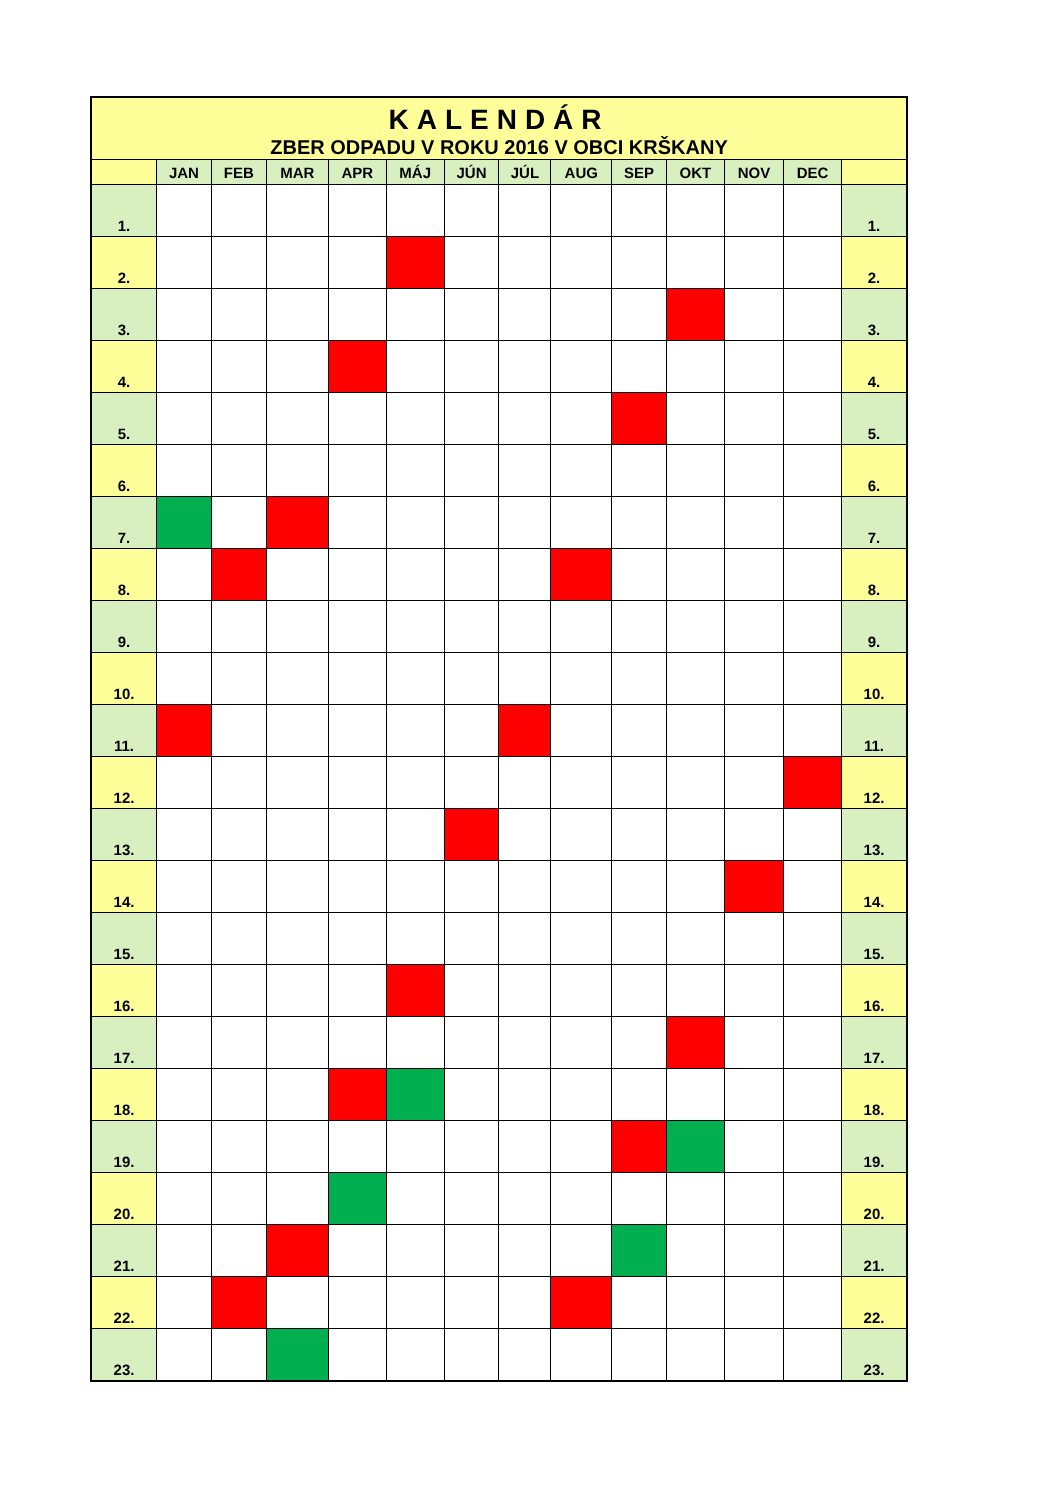| KALENDÁR | | | | | | | | | | | | | |
| ZBER ODPADU V ROKU 2016 V OBCI KRŠKANY | | | | | | | | | | | | | |
| | JAN | FEB | MAR | APR | MÁJ | JÚN | JÚL | AUG | SEP | OKT | NOV | DEC | |
| 1. | | | | | | | | | | | | | 1. |
| 2. | | | | | | | | | | | | | 2. |
| 3. | | | | | | | | | | | | | 3. |
| 4. | | | | | | | | | | | | | 4. |
| 5. | | | | | | | | | | | | | 5. |
| 6. | | | | | | | | | | | | | 6. |
| 7. | | | | | | | | | | | | | 7. |
| 8. | | | | | | | | | | | | | 8. |
| 9. | | | | | | | | | | | | | 9. |
| 10. | | | | | | | | | | | | | 10. |
| 11. | | | | | | | | | | | | | 11. |
| 12. | | | | | | | | | | | | | 12. |
| 13. | | | | | | | | | | | | | 13. |
| 14. | | | | | | | | | | | | | 14. |
| 15. | | | | | | | | | | | | | 15. |
| 16. | | | | | | | | | | | | | 16. |
| 17. | | | | | | | | | | | | | 17. |
| 18. | | | | | | | | | | | | | 18. |
| 19. | | | | | | | | | | | | | 19. |
| 20. | | | | | | | | | | | | | 20. |
| 21. | | | | | | | | | | | | | 21. |
| 22. | | | | | | | | | | | | | 22. |
| 23. | | | | | | | | | | | | | 23. |